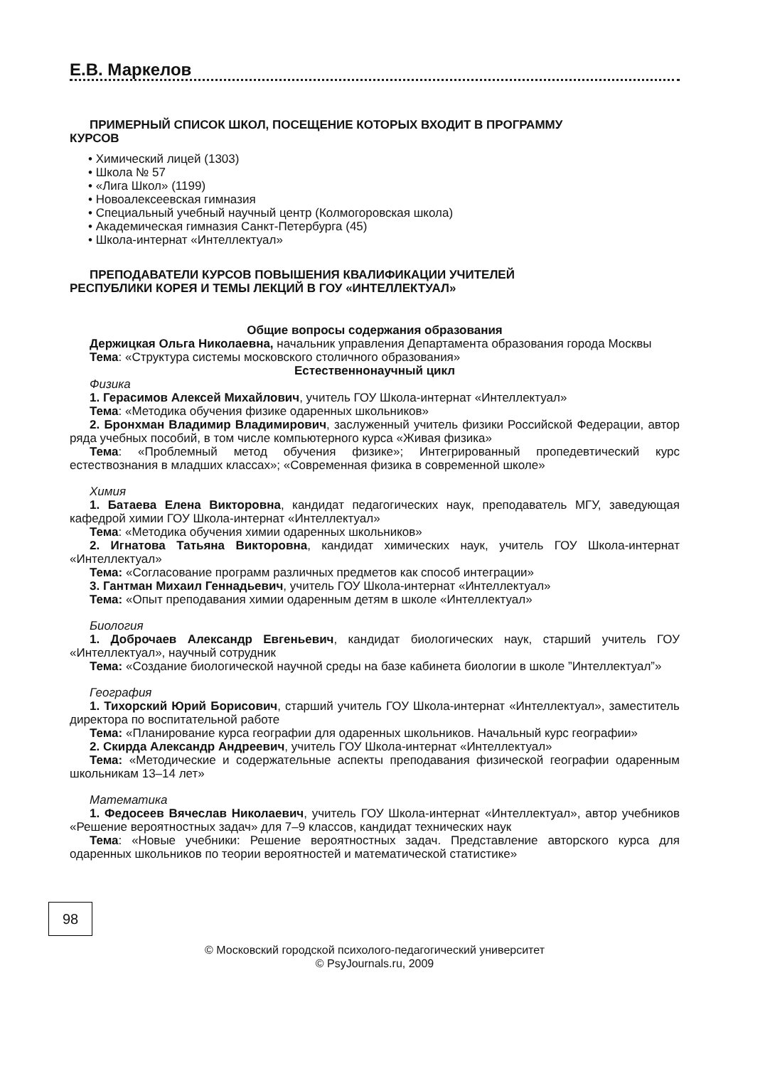Е.В. Маркелов
ПРИМЕРНЫЙ СПИСОК ШКОЛ, ПОСЕЩЕНИЕ КОТОРЫХ ВХОДИТ В ПРОГРАММУ
КУРСОВ
• Химический лицей (1303)
• Школа № 57
• «Лига Школ» (1199)
• Новоалексеевская гимназия
• Специальный учебный научный центр (Колмогоровская школа)
• Академическая гимназия Санкт-Петербурга (45)
• Школа-интернат «Интеллектуал»
ПРЕПОДАВАТЕЛИ КУРСОВ ПОВЫШЕНИЯ КВАЛИФИКАЦИИ УЧИТЕЛЕЙ
РЕСПУБЛИКИ КОРЕЯ И ТЕМЫ ЛЕКЦИЙ В ГОУ «ИНТЕЛЛЕКТУАЛ»
Общие вопросы содержания образования
Держицкая Ольга Николаевна, начальник управления Департамента образования города Москвы
Тема: «Структура системы московского столичного образования»
Естественнонаучный цикл
Физика
1. Герасимов Алексей Михайлович, учитель ГОУ Школа-интернат «Интеллектуал»
Тема: «Методика обучения физике одаренных школьников»
2. Бронхман Владимир Владимирович, заслуженный учитель физики Российской Федерации, автор ряда учебных пособий, в том числе компьютерного курса «Живая физика»
Тема: «Проблемный метод обучения физике»; Интегрированный пропедевтический курс естествознания в младших классах»; «Современная физика в современной школе»
Химия
1. Батаева Елена Викторовна, кандидат педагогических наук, преподаватель МГУ, заведующая кафедрой химии ГОУ Школа-интернат «Интеллектуал»
Тема: «Методика обучения химии одаренных школьников»
2. Игнатова Татьяна Викторовна, кандидат химических наук, учитель ГОУ Школа-интернат «Интеллектуал»
Тема: «Согласование программ различных предметов как способ интеграции»
3. Гантман Михаил Геннадьевич, учитель ГОУ Школа-интернат «Интеллектуал»
Тема: «Опыт преподавания химии одаренным детям в школе «Интеллектуал»
Биология
1. Доброчаев Александр Евгеньевич, кандидат биологических наук, старший учитель ГОУ «Интеллектуал», научный сотрудник
Тема: «Создание биологической научной среды на базе кабинета биологии в школе ”Интеллектуал”»
География
1. Тихорский Юрий Борисович, старший учитель ГОУ Школа-интернат «Интеллектуал», заместитель директора по воспитательной работе
Тема: «Планирование курса географии для одаренных школьников. Начальный курс географии»
2. Скирда Александр Андреевич, учитель ГОУ Школа-интернат «Интеллектуал»
Тема: «Методические и содержательные аспекты преподавания физической географии одаренным школьникам 13–14 лет»
Математика
1. Федосеев Вячеслав Николаевич, учитель ГОУ Школа-интернат «Интеллектуал», автор учебников «Решение вероятностных задач» для 7–9 классов, кандидат технических наук
Тема: «Новые учебники: Решение вероятностных задач. Представление авторского курса для одаренных школьников по теории вероятностей и математической статистике»
98
© Московский городской психолого-педагогический университет
© PsyJournals.ru, 2009